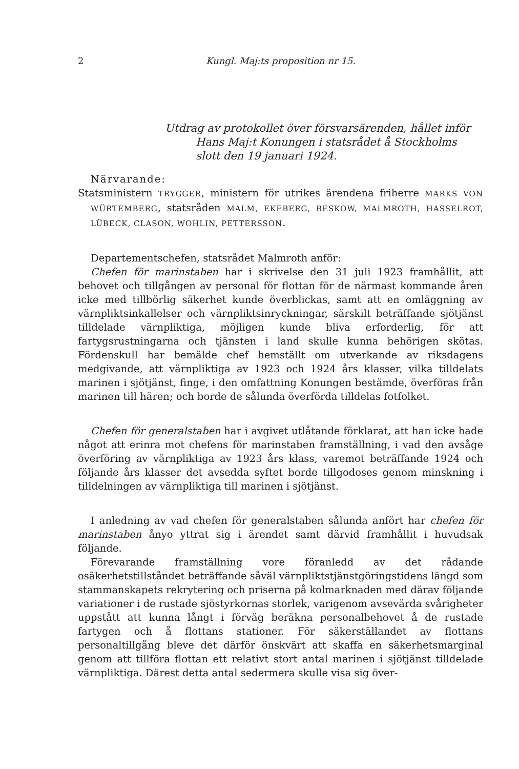2 Kungl. Maj:ts proposition nr 15.
Utdrag av protokollet över försvarsärenden, hållet inför Hans Maj:t Konungen i statsrådet å Stockholms slott den 19 januari 1924.
Närvarande:
Statsministern TRYGGER, ministern för utrikes ärendena friherre MARKS VON WÜRTEMBERG, statsråden MALM, EKEBERG, BESKOW, MALMROTH, HASSELROT, LÜBECK, CLASON, WOHLIN, PETTERSSON.
Departementschefen, statsrådet Malmroth anför:
Chefen för marinstaben har i skrivelse den 31 juli 1923 framhållit, att behovet och tillgången av personal för flottan för de närmast kommande åren icke med tillbörlig säkerhet kunde överblickas, samt att en omläggning av värnpliktsinkallelser och värnpliktsinryckningar, särskilt beträffande sjötjänst tilldelade värnpliktiga, möjligen kunde bliva erforderlig, för att fartygsrustningarna och tjänsten i land skulle kunna behörigen skötas. Fördenskull har bemälde chef hemställt om utverkande av riksdagens medgivande, att värnpliktiga av 1923 och 1924 års klasser, vilka tilldelats marinen i sjötjänst, finge, i den omfattning Konungen bestämde, överföras från marinen till hären; och borde de sålunda överförda tilldelas fotfolket.
Chefen för generalstaben har i avgivet utlåtande förklarat, att han icke hade något att erinra mot chefens för marinstaben framställning, i vad den avsåge överföring av värnpliktiga av 1923 års klass, varemot beträffande 1924 och följande års klasser det avsedda syftet borde tillgodoses genom minskning i tilldelningen av värnpliktiga till marinen i sjötjänst.
I anledning av vad chefen för generalstaben sålunda anfört har chefen för marinstaben ånyo yttrat sig i ärendet samt därvid framhållit i huvudsak följande.
Förevarande framställning vore föranledd av det rådande osäkerhetstillståndet beträffande såväl värnpliktstjänstgöringstidens längd som stammanskapets rekrytering och priserna på kolmarknaden med därav följande variationer i de rustade sjöstyrkornas storlek, varigenom avsevärda svårigheter uppstått att kunna långt i förväg beräkna personalbehovet å de rustade fartygen och å flottans stationer. För säkerställandet av flottans personaltillgång bleve det därför önskvärt att skaffa en säkerhetsmarginal genom att tillföra flottan ett relativt stort antal marinen i sjötjänst tilldelade värnpliktiga. Därest detta antal sedermera skulle visa sig över-